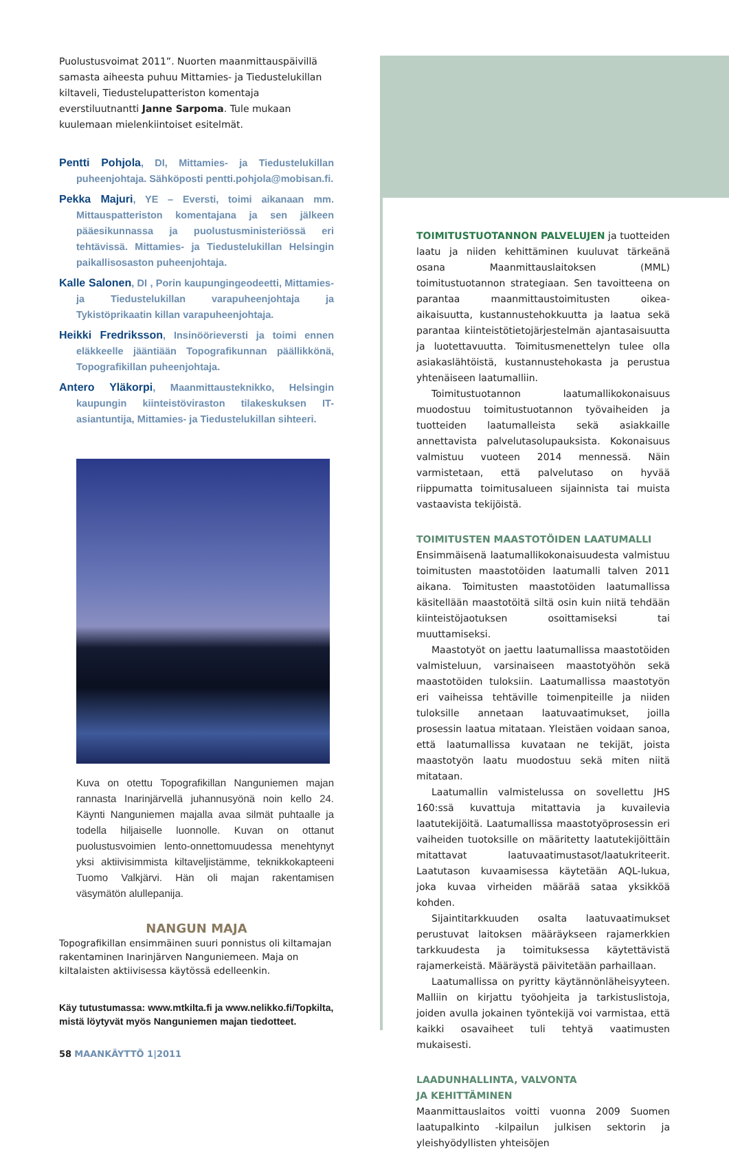Puolustusvoimat 2011”. Nuorten maanmittauspäivillä samasta aiheesta puhuu Mittamies- ja Tiedustelukillan kiltaveli, Tiedustelupatteriston komentaja everstiluutnantti Janne Sarpoma. Tule mukaan kuulemaan mielenkiintoiset esitelmät.
Pentti Pohjola, DI, Mittamies- ja Tiedustelukillan puheenjohtaja. Sähköposti pentti.pohjola@mobisan.fi.
Pekka Majuri, YE – Eversti, toimi aikanaan mm. Mittauspatteriston komentajana ja sen jälkeen pääesikunnassa ja puolustusministeriössä eri tehtävissä. Mittamies- ja Tiedustelukillan Helsingin paikallisosaston puheenjohtaja.
Kalle Salonen, DI , Porin kaupungingeodeetti, Mittamies- ja Tiedustelukillan varapuheenjohtaja ja Tykistöprikaatin killan varapuheenjohtaja.
Heikki Fredriksson, Insinöörieversti ja toimi ennen eläkkeelle jääntiään Topografikunnan päällikkönä, Topografikillan puheenjohtaja.
Antero Yläkorpi, Maanmittausteknikko, Helsingin kaupungin kiinteistöviraston tilakeskuksen IT-asiantuntija, Mittamies- ja Tiedustelukillan sihteeri.
Kuva on otettu Topografikillan Nanguniemen majan rannasta Inarinjärvellä juhannusyönä noin kello 24. Käynti Nanguniemen majalla avaa silmät puhtaalle ja todella hiljaiselle luonnolle. Kuvan on ottanut puolustusvoimien lento-onnettomuudessa menehtynyt yksi aktiivisimmista kiltaveljistämme, teknikkokapteeni Tuomo Valkjärvi. Hän oli majan rakentamisen väsymätön alullepanija.
NANGUN MAJA
Topografikillan ensimmäinen suuri ponnistus oli kiltamajan rakentaminen Inarinjärven Nanguniemeen. Maja on kiltalaisten aktiivisessa käytössä edelleenkin.
Käy tutustumassa: www.mtkilta.fi ja www.nelikko.fi/Topkilta, mistä löytyvät myös Nanguniemen majan tiedotteet.
58 MAANKÄYTTÖ 1|2011
TOIMITUSTUOTANNON PALVELUJEN ja tuotteiden laatu ja niiden kehittäminen kuuluvat tärkeänä osana Maanmittauslaitoksen (MML) toimitustuotannon strategiaan. Sen tavoitteena on parantaa maanmittaustoimitusten oikea-aikaisuutta, kustannustehokkuutta ja laatua sekä parantaa kiinteistötietojärjestelmän ajantasaisuutta ja luotettavuutta. Toimitusmenettelyn tulee olla asiakaslähtöistä, kustannustehokasta ja perustua yhtenäiseen laatumalliin.
Toimitustuotannon laatumallikokonaisuus muodostuu toimitustuotannon työvaiheiden ja tuotteiden laatumalleista sekä asiakkaille annettavista palvelutasolupauksista. Kokonaisuus valmistuu vuoteen 2014 mennessä. Näin varmistetaan, että palvelutaso on hyvää riippumatta toimitusalueen sijainnista tai muista vastaavista tekijöistä.
TOIMITUSTEN MAASTOTÖIDEN LAATUMALLI
Ensimmäisenä laatumallikokonaisuudesta valmistuu toimitusten maastotöiden laatumalli talven 2011 aikana. Toimitusten maastotöiden laatumallissa käsitellään maastotöitä siltä osin kuin niitä tehdään kiinteistöjaotuksen osoittamiseksi tai muuttamiseksi.
Maastotyöt on jaettu laatumallissa maastotöiden valmisteluun, varsinaiseen maastotyöhön sekä maastotöiden tuloksiin. Laatumallissa maastotyön eri vaiheissa tehtäville toimenpiteille ja niiden tuloksille annetaan laatuvaatimukset, joilla prosessin laatua mitataan. Yleistäen voidaan sanoa, että laatumallissa kuvataan ne tekijät, joista maastotyön laatu muodostuu sekä miten niitä mitataan.
Laatumallin valmistelussa on sovellettu JHS 160:ssä kuvattuja mitattavia ja kuvailevia laatutekijöitä. Laatumallissa maastotyöprosessin eri vaiheiden tuotoksille on määritetty laatutekijöittäin mitattavat laatuvaatimustasot/laatukriteerit. Laatutason kuvaamisessa käytetään AQL-lukua, joka kuvaa virheiden määrää sataa yksikköä kohden.
Sijaintitarkkuuden osalta laatuvaatimukset perustuvat laitoksen määräykseen rajamerkkien tarkkuudesta ja toimituksessa käytettävistä rajamerkeistä. Määräystä päivitetään parhaillaan.
Laatumallissa on pyritty käytännönläheisyyteen. Malliin on kirjattu työohjeita ja tarkistuslistoja, joiden avulla jokainen työntekijä voi varmistaa, että kaikki osavaiheet tuli tehtyä vaatimusten mukaisesti.
LAADUNHALLINTA, VALVONTA
JA KEHITTÄMINEN
Maanmittauslaitos voitti vuonna 2009 Suomen laatupalkinto -kilpailun julkisen sektorin ja yleishyödyllisten yhteisöjen